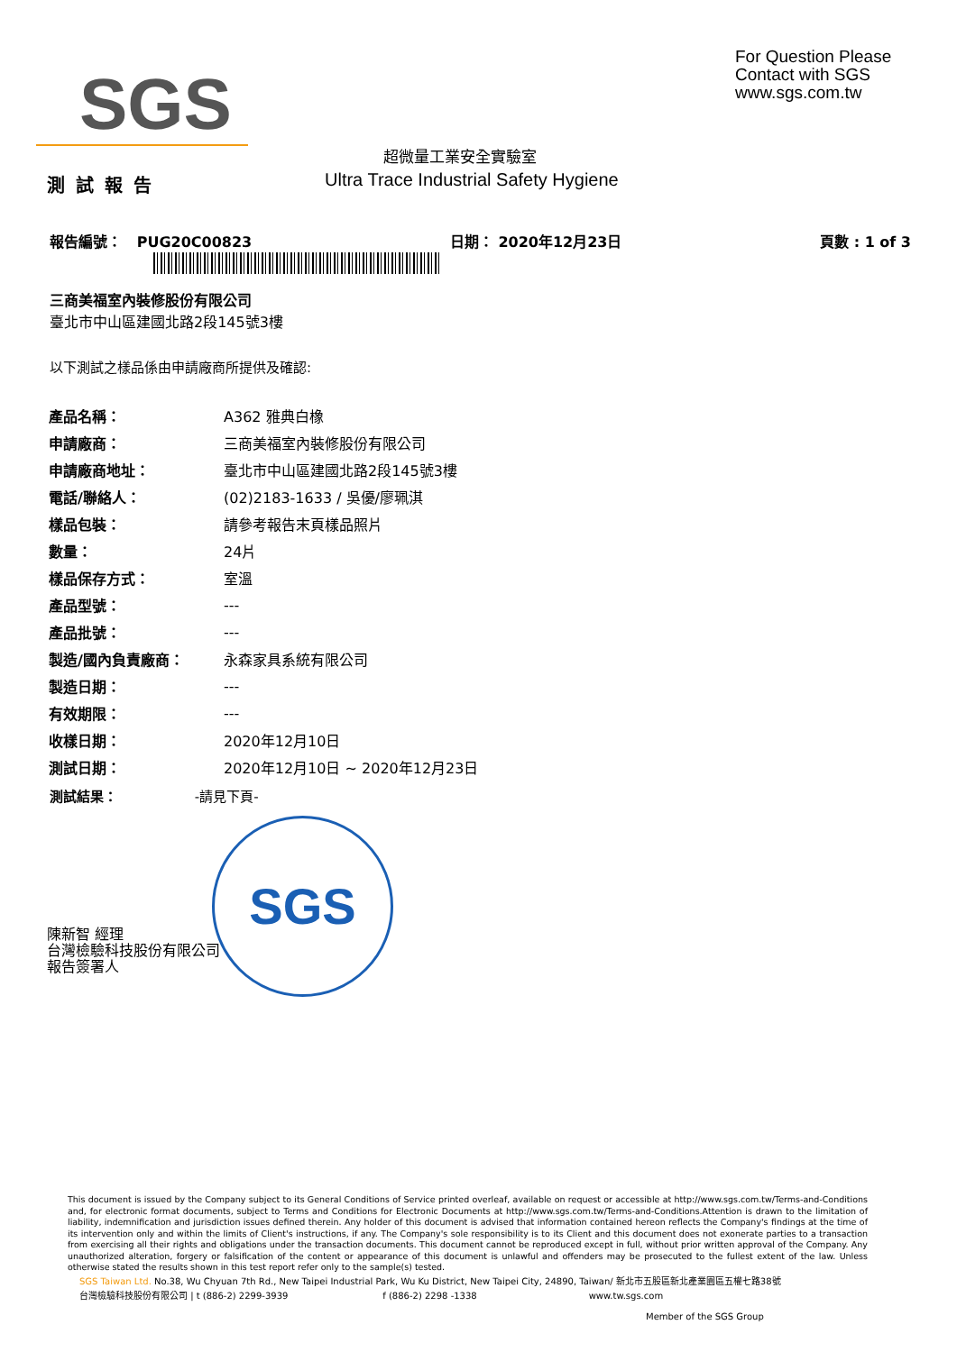SGS
For Question Please
Contact with SGS
www.sgs.com.tw
超微量工業安全實驗室
測試報告
Ultra Trace Industrial Safety Hygiene
報告編號： PUG20C00823 日期： 2020年12月23日 頁數 : 1 of 3
三商美福室內裝修股份有限公司
臺北市中山區建國北路2段145號3樓
以下測試之樣品係由申請廠商所提供及確認:
| 產品名稱： | A362 雅典白橡 |
| 申請廠商： | 三商美福室內裝修股份有限公司 |
| 申請廠商地址： | 臺北市中山區建國北路2段145號3樓 |
| 電話/聯絡人： | (02)2183-1633 / 吳優/廖珮淇 |
| 樣品包裝： | 請參考報告末頁樣品照片 |
| 數量： | 24片 |
| 樣品保存方式： | 室溫 |
| 產品型號： | --- |
| 產品批號： | --- |
| 製造/國內負責廠商： | 永森家具系統有限公司 |
| 製造日期： | --- |
| 有效期限： | --- |
| 收樣日期： | 2020年12月10日 |
| 測試日期： | 2020年12月10日 ~ 2020年12月23日 |
測試結果： -請見下頁-
SGS
陳新智 經理
台灣檢驗科技股份有限公司
報告簽署人
This document is issued by the Company subject to its General Conditions of Service printed overleaf, available on request or accessible at http://www.sgs.com.tw/Terms-and-Conditions and, for electronic format documents, subject to Terms and Conditions for Electronic Documents at http://www.sgs.com.tw/Terms-and-Conditions.Attention is drawn to the limitation of liability, indemnification and jurisdiction issues defined therein. Any holder of this document is advised that information contained hereon reflects the Company's findings at the time of its intervention only and within the limits of Client's instructions, if any. The Company's sole responsibility is to its Client and this document does not exonerate parties to a transaction from exercising all their rights and obligations under the transaction documents. This document cannot be reproduced except in full, without prior written approval of the Company. Any unauthorized alteration, forgery or falsification of the content or appearance of this document is unlawful and offenders may be prosecuted to the fullest extent of the law. Unless otherwise stated the results shown in this test report refer only to the sample(s) tested.
SGS Taiwan Ltd. No.38, Wu Chyuan 7th Rd., New Taipei Industrial Park, Wu Ku District, New Taipei City, 24890, Taiwan/ 新北市五股區新北產業園區五權七路38號
台灣檢驗科技股份有限公司 | t (886-2) 2299-3939 f (886-2) 2298 -1338 www.tw.sgs.com
Member of the SGS Group